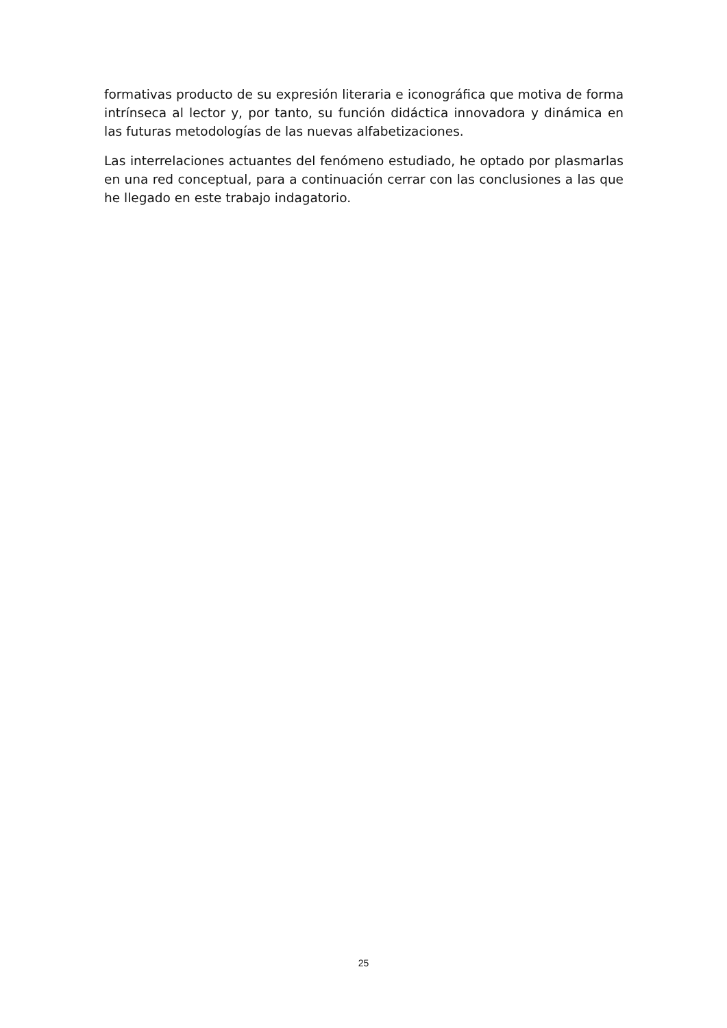formativas producto de su expresión literaria e iconográfica que motiva de forma intrínseca al lector y, por tanto, su función didáctica innovadora y dinámica en las futuras metodologías de las nuevas alfabetizaciones.
Las interrelaciones actuantes del fenómeno estudiado, he optado por plasmarlas en una red conceptual, para a continuación cerrar con las conclusiones a las que he llegado en este trabajo indagatorio.
25